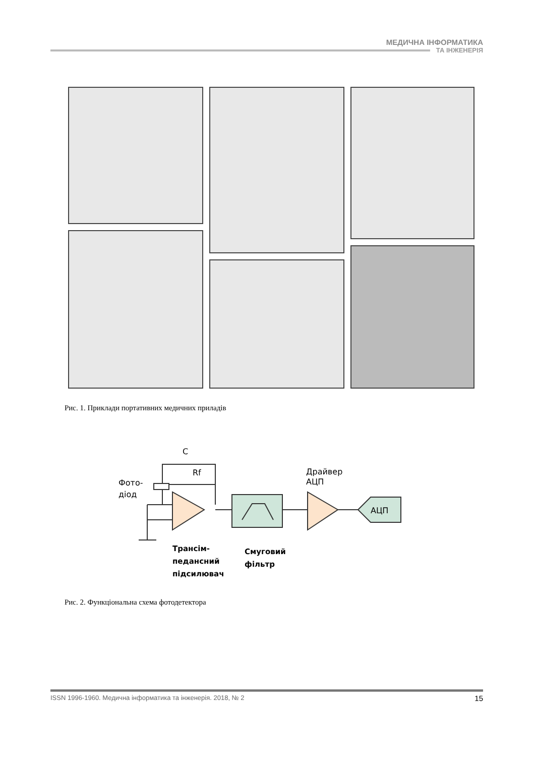МЕДИЧНА ІНФОРМАТИКА
ТА ІНЖЕНЕРІЯ
Рис. 1. Приклади портативних медичних приладів
C
Rf
Фото-
діод
Драйвер
АЦП
АЦП
Трансім-
педансний
підсилювач
Смуговий
фільтр
Рис. 2. Функціональна схема фотодетектора
ISSN 1996-1960. Медична інформатика та інженерія. 2018, № 2 15